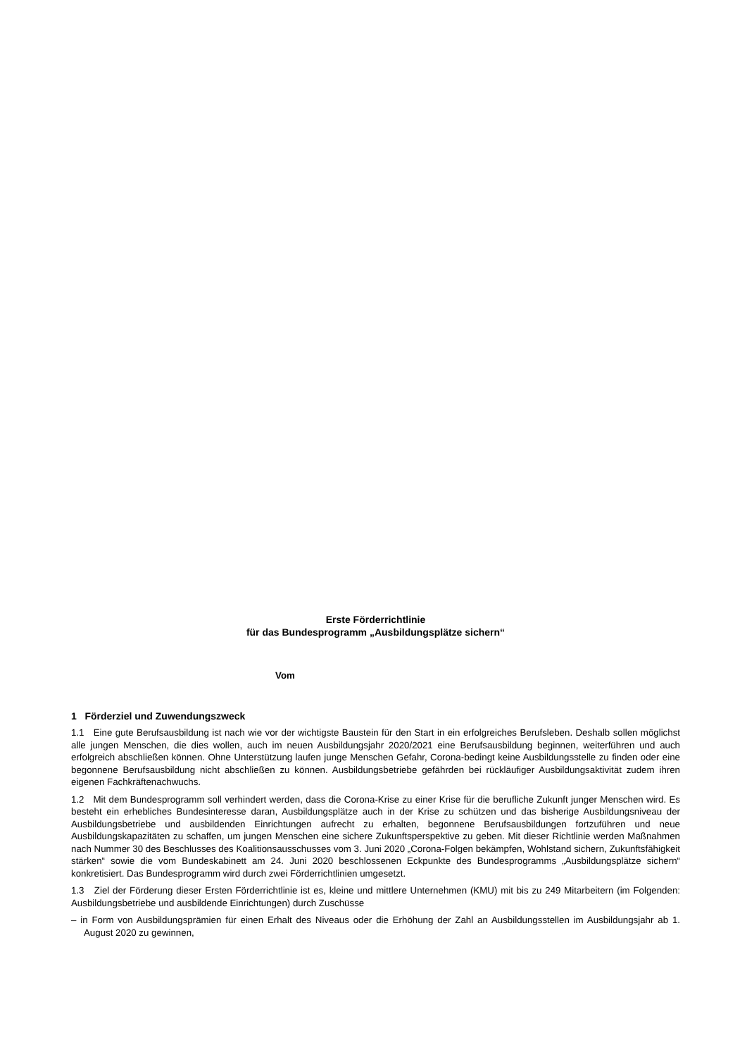Erste Förderrichtlinie
für das Bundesprogramm „Ausbildungsplätze sichern“
Vom
1 Förderziel und Zuwendungszweck
1.1 Eine gute Berufsausbildung ist nach wie vor der wichtigste Baustein für den Start in ein erfolgreiches Berufsleben. Deshalb sollen möglichst alle jungen Menschen, die dies wollen, auch im neuen Ausbildungsjahr 2020/2021 eine Berufsausbildung beginnen, weiterführen und auch erfolgreich abschließen können. Ohne Unterstützung laufen junge Menschen Gefahr, Corona-bedingt keine Ausbildungsstelle zu finden oder eine begonnene Berufsausbildung nicht abschließen zu können. Ausbildungsbetriebe gefährden bei rückläufiger Ausbildungsaktivität zudem ihren eigenen Fachkräftenachwuchs.
1.2 Mit dem Bundesprogramm soll verhindert werden, dass die Corona-Krise zu einer Krise für die berufliche Zukunft junger Menschen wird. Es besteht ein erhebliches Bundesinteresse daran, Ausbildungsplätze auch in der Krise zu schützen und das bisherige Ausbildungsniveau der Ausbildungsbetriebe und ausbildenden Einrichtungen aufrecht zu erhalten, begonnene Berufsausbildungen fortzuführen und neue Ausbildungskapazitäten zu schaffen, um jungen Menschen eine sichere Zukunftsperspektive zu geben. Mit dieser Richtlinie werden Maßnahmen nach Nummer 30 des Beschlusses des Koalitionsausschusses vom 3. Juni 2020 „Corona-Folgen bekämpfen, Wohlstand sichern, Zukunftsfähigkeit stärken“ sowie die vom Bundeskabinett am 24. Juni 2020 beschlossenen Eckpunkte des Bundesprogramms „Ausbildungsplätze sichern“ konkretisiert. Das Bundesprogramm wird durch zwei Förderrichtlinien umgesetzt.
1.3 Ziel der Förderung dieser Ersten Förderrichtlinie ist es, kleine und mittlere Unternehmen (KMU) mit bis zu 249 Mitarbeitern (im Folgenden: Ausbildungsbetriebe und ausbildende Einrichtungen) durch Zuschüsse
– in Form von Ausbildungsprämien für einen Erhalt des Niveaus oder die Erhöhung der Zahl an Ausbildungsstellen im Ausbildungsjahr ab 1. August 2020 zu gewinnen,